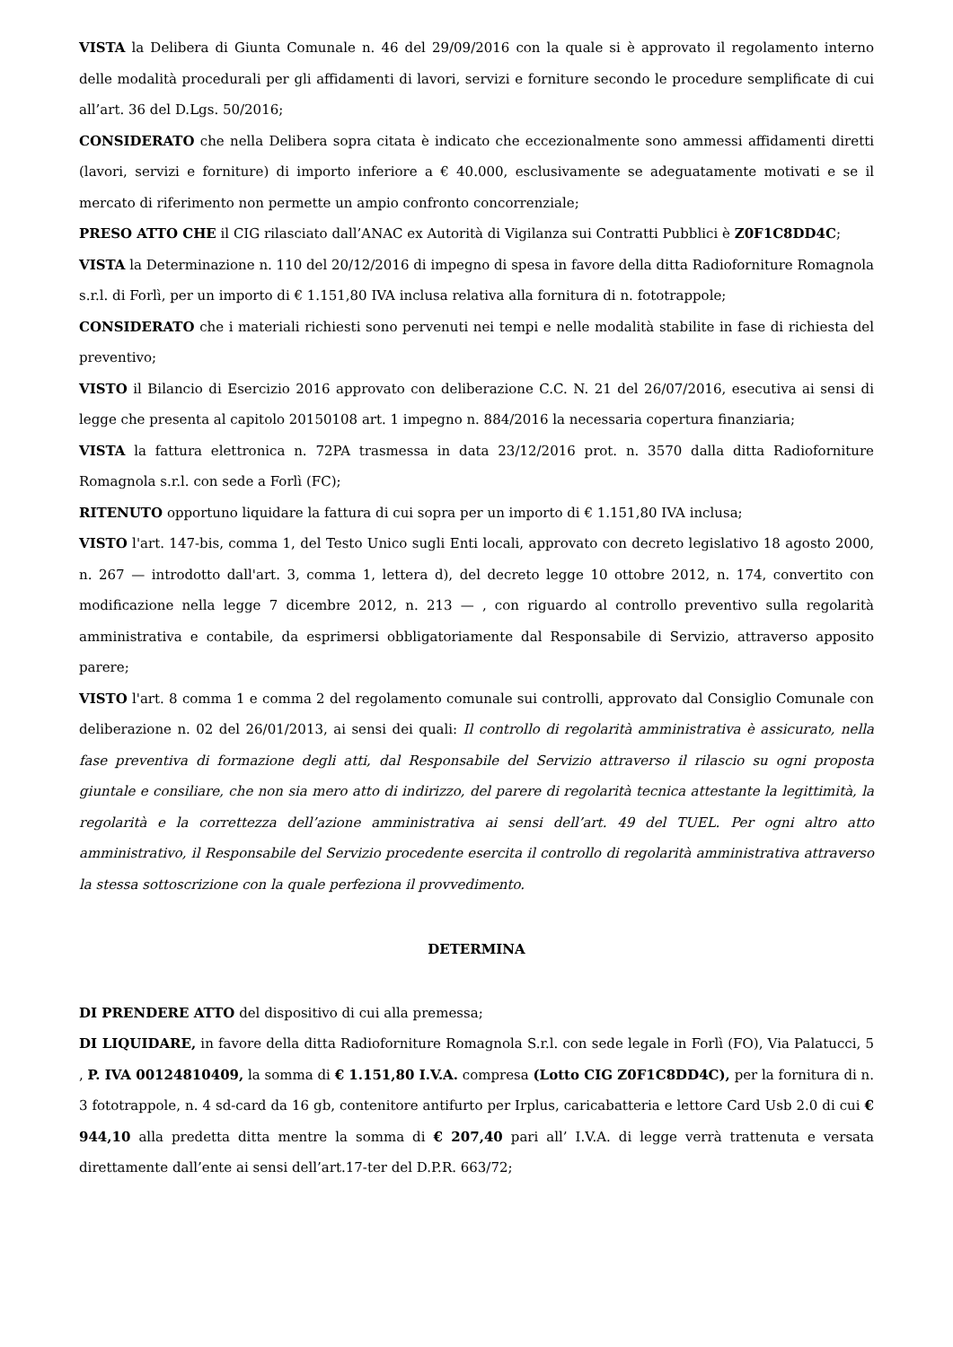VISTA la Delibera di Giunta Comunale n. 46 del 29/09/2016 con la quale si è approvato il regolamento interno delle modalità procedurali per gli affidamenti di lavori, servizi e forniture secondo le procedure semplificate di cui all’art. 36 del D.Lgs. 50/2016;
CONSIDERATO che nella Delibera sopra citata è indicato che eccezionalmente sono ammessi affidamenti diretti (lavori, servizi e forniture) di importo inferiore a € 40.000, esclusivamente se adeguatamente motivati e se il mercato di riferimento non permette un ampio confronto concorrenziale;
PRESO ATTO CHE il CIG rilasciato dall’ANAC ex Autorità di Vigilanza sui Contratti Pubblici è Z0F1C8DD4C;
VISTA la Determinazione n. 110 del 20/12/2016 di impegno di spesa in favore della ditta Radioforniture Romagnola s.r.l. di Forlì, per un importo di € 1.151,80 IVA inclusa relativa alla fornitura di n. fototrappole;
CONSIDERATO che i materiali richiesti sono pervenuti nei tempi e nelle modalità stabilite in fase di richiesta del preventivo;
VISTO il Bilancio di Esercizio 2016 approvato con deliberazione C.C. N. 21 del 26/07/2016, esecutiva ai sensi di legge che presenta al capitolo 20150108 art. 1 impegno n. 884/2016 la necessaria copertura finanziaria;
VISTA la fattura elettronica n. 72PA trasmessa in data 23/12/2016 prot. n. 3570 dalla ditta Radioforniture Romagnola s.r.l. con sede a Forlì (FC);
RITENUTO opportuno liquidare la fattura di cui sopra per un importo di € 1.151,80 IVA inclusa;
VISTO l'art. 147-bis, comma 1, del Testo Unico sugli Enti locali, approvato con decreto legislativo 18 agosto 2000, n. 267 — introdotto dall'art. 3, comma 1, lettera d), del decreto legge 10 ottobre 2012, n. 174, convertito con modificazione nella legge 7 dicembre 2012, n. 213 — , con riguardo al controllo preventivo sulla regolarità amministrativa e contabile, da esprimersi obbligatoriamente dal Responsabile di Servizio, attraverso apposito parere;
VISTO l'art. 8 comma 1 e comma 2 del regolamento comunale sui controlli, approvato dal Consiglio Comunale con deliberazione n. 02 del 26/01/2013, ai sensi dei quali: Il controllo di regolarità amministrativa è assicurato, nella fase preventiva di formazione degli atti, dal Responsabile del Servizio attraverso il rilascio su ogni proposta giuntale e consiliare, che non sia mero atto di indirizzo, del parere di regolarità tecnica attestante la legittimità, la regolarità e la correttezza dell’azione amministrativa ai sensi dell’art. 49 del TUEL. Per ogni altro atto amministrativo, il Responsabile del Servizio procedente esercita il controllo di regolarità amministrativa attraverso la stessa sottoscrizione con la quale perfeziona il provvedimento.
DETERMINA
DI PRENDERE ATTO del dispositivo di cui alla premessa;
DI LIQUIDARE, in favore della ditta Radioforniture Romagnola S.r.l. con sede legale in Forlì (FO), Via Palatucci, 5 , P. IVA 00124810409, la somma di € 1.151,80 I.V.A. compresa (Lotto CIG Z0F1C8DD4C), per la fornitura di n. 3 fototrappole, n. 4 sd-card da 16 gb, contenitore antifurto per Irplus, caricabatteria e lettore Card Usb 2.0 di cui € 944,10 alla predetta ditta mentre la somma di € 207,40 pari all’ I.V.A. di legge verrà trattenuta e versata direttamente dall’ente ai sensi dell’art.17-ter del D.P.R. 663/72;